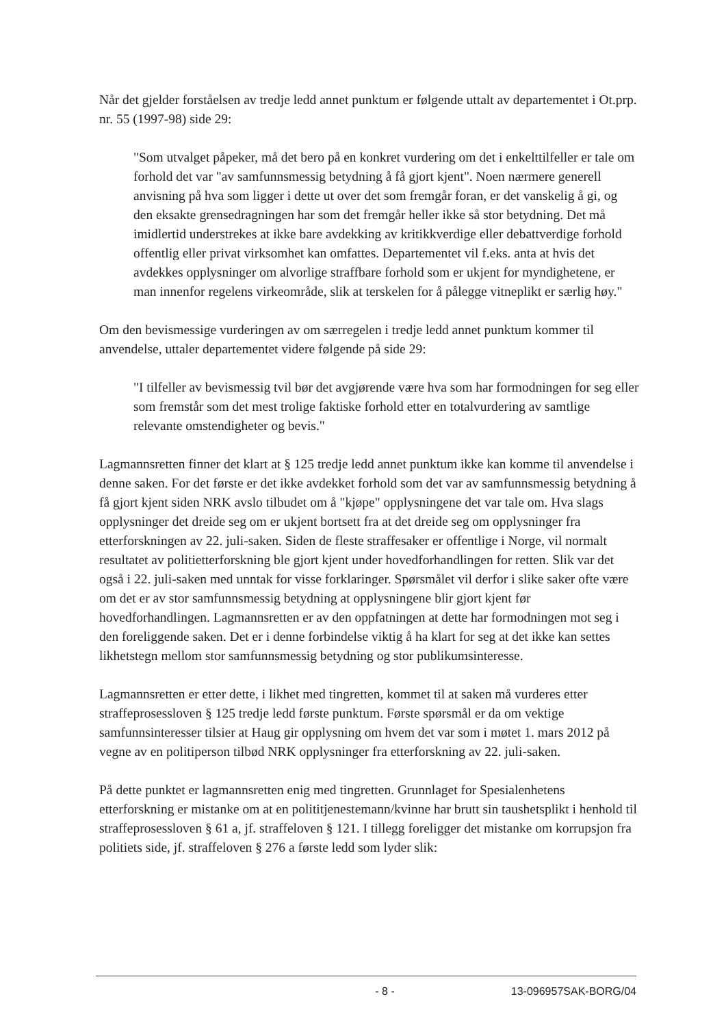Når det gjelder forståelsen av tredje ledd annet punktum er følgende uttalt av departementet i Ot.prp. nr. 55 (1997-98) side 29:
"Som utvalget påpeker, må det bero på en konkret vurdering om det i enkelttilfeller er tale om forhold det var "av samfunnsmessig betydning å få gjort kjent". Noen nærmere generell anvisning på hva som ligger i dette ut over det som fremgår foran, er det vanskelig å gi, og den eksakte grensedragningen har som det fremgår heller ikke så stor betydning. Det må imidlertid understrekes at ikke bare avdekking av kritikkverdige eller debattverdige forhold offentlig eller privat virksomhet kan omfattes. Departementet vil f.eks. anta at hvis det avdekkes opplysninger om alvorlige straffbare forhold som er ukjent for myndighetene, er man innenfor regelens virkeområde, slik at terskelen for å pålegge vitneplikt er særlig høy."
Om den bevismessige vurderingen av om særregelen i tredje ledd annet punktum kommer til anvendelse, uttaler departementet videre følgende på side 29:
"I tilfeller av bevismessig tvil bør det avgjørende være hva som har formodningen for seg eller som fremstår som det mest trolige faktiske forhold etter en totalvurdering av samtlige relevante omstendigheter og bevis."
Lagmannsretten finner det klart at § 125 tredje ledd annet punktum ikke kan komme til anvendelse i denne saken. For det første er det ikke avdekket forhold som det var av samfunnsmessig betydning å få gjort kjent siden NRK avslo tilbudet om å "kjøpe" opplysningene det var tale om. Hva slags opplysninger det dreide seg om er ukjent bortsett fra at det dreide seg om opplysninger fra etterforskningen av 22. juli-saken. Siden de fleste straffesaker er offentlige i Norge, vil normalt resultatet av politietterforskning ble gjort kjent under hovedforhandlingen for retten. Slik var det også i 22. juli-saken med unntak for visse forklaringer. Spørsmålet vil derfor i slike saker ofte være om det er av stor samfunnsmessig betydning at opplysningene blir gjort kjent før hovedforhandlingen. Lagmannsretten er av den oppfatningen at dette har formodningen mot seg i den foreliggende saken. Det er i denne forbindelse viktig å ha klart for seg at det ikke kan settes likhetstegn mellom stor samfunnsmessig betydning og stor publikumsinteresse.
Lagmannsretten er etter dette, i likhet med tingretten, kommet til at saken må vurderes etter straffeprosessloven § 125 tredje ledd første punktum. Første spørsmål er da om vektige samfunnsinteresser tilsier at Haug gir opplysning om hvem det var som i møtet 1. mars 2012 på vegne av en politiperson tilbød NRK opplysninger fra etterforskning av 22. juli-saken.
På dette punktet er lagmannsretten enig med tingretten. Grunnlaget for Spesialenhetens etterforskning er mistanke om at en polititjenestemann/kvinne har brutt sin taushetsplikt i henhold til straffeprosessloven § 61 a, jf. straffeloven § 121. I tillegg foreligger det mistanke om korrupsjon fra politiets side, jf. straffeloven § 276 a første ledd som lyder slik:
- 8 - 13-096957SAK-BORG/04